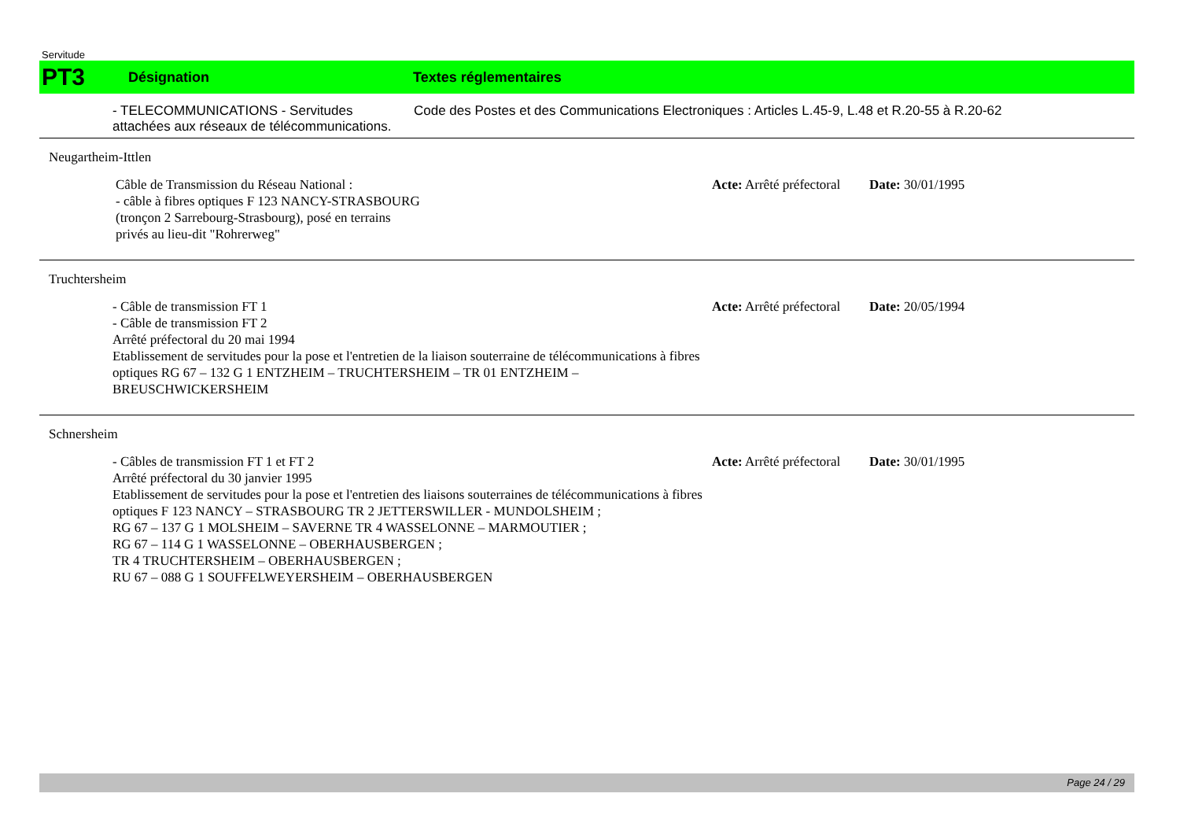Servitude
PT3
Désignation Textes réglementaires
- TELECOMMUNICATIONS - Servitudes attachées aux réseaux de télécommunications.
Code des Postes et des Communications Electroniques : Articles L.45-9, L.48 et R.20-55 à R.20-62
Neugartheim-Ittlen
Câble de Transmission du Réseau National :
- câble à fibres optiques F 123 NANCY-STRASBOURG
(tronçon 2 Sarrebourg-Strasbourg), posé en terrains
privés au lieu-dit "Rohrerweg"
Acte: Arrêté préfectoral
Date: 30/01/1995
Truchtersheim
- Câble de transmission FT 1
- Câble de transmission FT 2
Arrêté préfectoral du 20 mai 1994
Etablissement de servitudes pour la pose et l'entretien de la liaison souterraine de télécommunications à fibres optiques RG 67 – 132 G 1 ENTZHEIM – TRUCHTERSHEIM – TR 01 ENTZHEIM – BREUSCHWICKERSHEIM
Acte: Arrêté préfectoral
Date: 20/05/1994
Schnersheim
- Câbles de transmission FT 1 et FT 2
Arrêté préfectoral du 30 janvier 1995
Etablissement de servitudes pour la pose et l'entretien des liaisons souterraines de télécommunications à fibres optiques F 123 NANCY – STRASBOURG TR 2 JETTERSWILLER - MUNDOLSHEIM ;
RG 67 – 137 G 1 MOLSHEIM – SAVERNE TR 4 WASSELONNE – MARMOUTIER ;
RG 67 – 114 G 1 WASSELONNE – OBERHAUSBERGEN ;
TR 4 TRUCHTERSHEIM – OBERHAUSBERGEN ;
RU 67 – 088 G 1 SOUFFELWEYERSHEIM – OBERHAUSBERGEN
Acte: Arrêté préfectoral
Date: 30/01/1995
Page 24 / 29